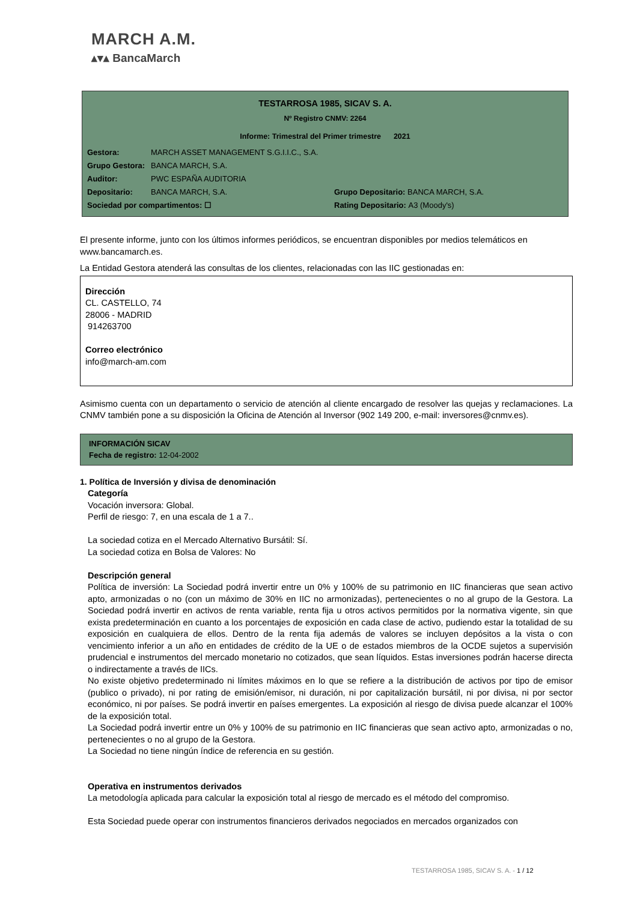MARCH A.M.
▴▾▴ BancaMarch
TESTARROSA 1985, SICAV S. A.
Nº Registro CNMV: 2264
Informe: Trimestral del Primer trimestre 2021
Gestora: MARCH ASSET MANAGEMENT S.G.I.I.C., S.A.
Grupo Gestora: BANCA MARCH, S.A.
Auditor: PWC ESPAÑA AUDITORIA
Depositario: BANCA MARCH, S.A. Grupo Depositario: BANCA MARCH, S.A.
Sociedad por compartimentos: ☐ Rating Depositario: A3 (Moody's)
El presente informe, junto con los últimos informes periódicos, se encuentran disponibles por medios telemáticos en www.bancamarch.es.
La Entidad Gestora atenderá las consultas de los clientes, relacionadas con las IIC gestionadas en:
Dirección
CL. CASTELLO, 74
28006 - MADRID
914263700
Correo electrónico
info@march-am.com
Asimismo cuenta con un departamento o servicio de atención al cliente encargado de resolver las quejas y reclamaciones. La CNMV también pone a su disposición la Oficina de Atención al Inversor (902 149 200, e-mail: inversores@cnmv.es).
INFORMACIÓN SICAV
Fecha de registro: 12-04-2002
1. Política de Inversión y divisa de denominación
Categoría
Vocación inversora: Global.
Perfil de riesgo: 7, en una escala de 1 a 7..
La sociedad cotiza en el Mercado Alternativo Bursátil: Sí.
La sociedad cotiza en Bolsa de Valores: No
Descripción general
Política de inversión: La Sociedad podrá invertir entre un 0% y 100% de su patrimonio en IIC financieras que sean activo apto, armonizadas o no (con un máximo de 30% en IIC no armonizadas), pertenecientes o no al grupo de la Gestora. La Sociedad podrá invertir en activos de renta variable, renta fija u otros activos permitidos por la normativa vigente, sin que exista predeterminación en cuanto a los porcentajes de exposición en cada clase de activo, pudiendo estar la totalidad de su exposición en cualquiera de ellos. Dentro de la renta fija además de valores se incluyen depósitos a la vista o con vencimiento inferior a un año en entidades de crédito de la UE o de estados miembros de la OCDE sujetos a supervisión prudencial e instrumentos del mercado monetario no cotizados, que sean líquidos. Estas inversiones podrán hacerse directa o indirectamente a través de IICs.
No existe objetivo predeterminado ni límites máximos en lo que se refiere a la distribución de activos por tipo de emisor (publico o privado), ni por rating de emisión/emisor, ni duración, ni por capitalización bursátil, ni por divisa, ni por sector económico, ni por países. Se podrá invertir en países emergentes. La exposición al riesgo de divisa puede alcanzar el 100% de la exposición total.
La Sociedad podrá invertir entre un 0% y 100% de su patrimonio en IIC financieras que sean activo apto, armonizadas o no, pertenecientes o no al grupo de la Gestora.
La Sociedad no tiene ningún índice de referencia en su gestión.
Operativa en instrumentos derivados
La metodología aplicada para calcular la exposición total al riesgo de mercado es el método del compromiso.
Esta Sociedad puede operar con instrumentos financieros derivados negociados en mercados organizados con
TESTARROSA 1985, SICAV S. A. - 1 / 12